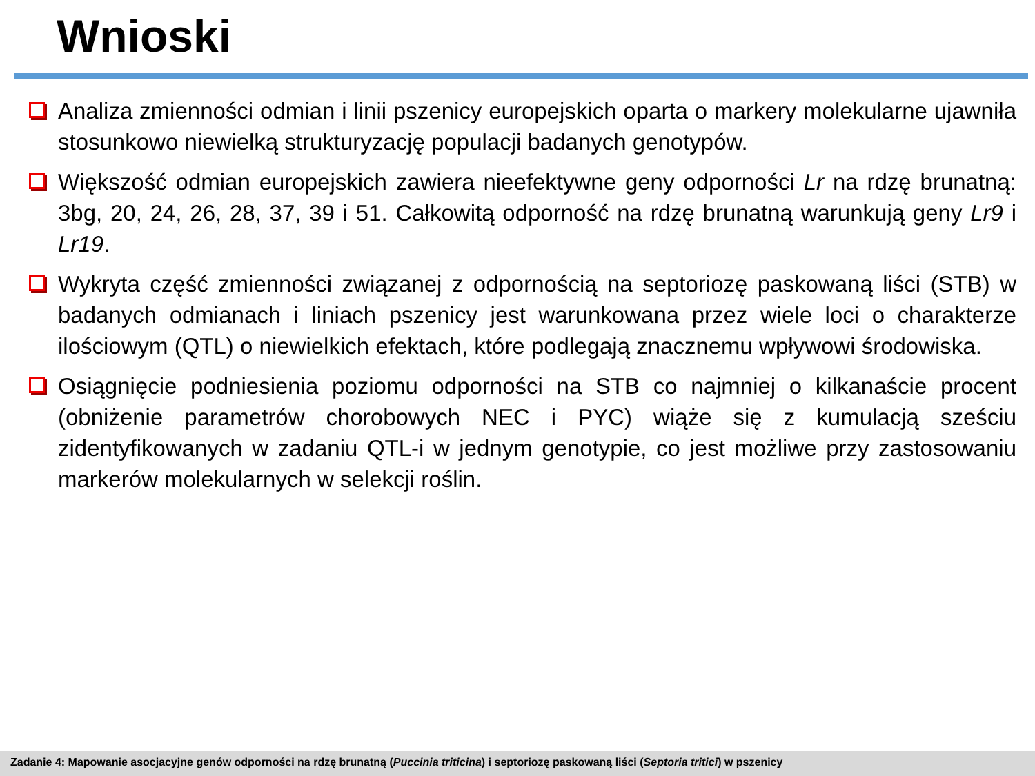Wnioski
Analiza zmienności odmian i linii pszenicy europejskich oparta o markery molekularne ujawniła stosunkowo niewielką strukturyzację populacji badanych genotypów.
Większość odmian europejskich zawiera nieefektywne geny odporności Lr na rdzę brunatną: 3bg, 20, 24, 26, 28, 37, 39 i 51. Całkowitą odporność na rdzę brunatną warunkują geny Lr9 i Lr19.
Wykryta część zmienności związanej z odpornością na septoriozę paskowaną liści (STB) w badanych odmianach i liniach pszenicy jest warunkowana przez wiele loci o charakterze ilościowym (QTL) o niewielkich efektach, które podlegają znacznemu wpływowi środowiska.
Osiągnięcie podniesienia poziomu odporności na STB co najmniej o kilkanaście procent (obniżenie parametrów chorobowych NEC i PYC) wiąże się z kumulacją sześciu zidentyfikowanych w zadaniu QTL-i w jednym genotypie, co jest możliwe przy zastosowaniu markerów molekularnych w selekcji roślin.
Zadanie 4: Mapowanie asocjacyjne genów odporności na rdzę brunatną (Puccinia triticina) i septoriozę paskowaną liści (Septoria tritici) w pszenicy